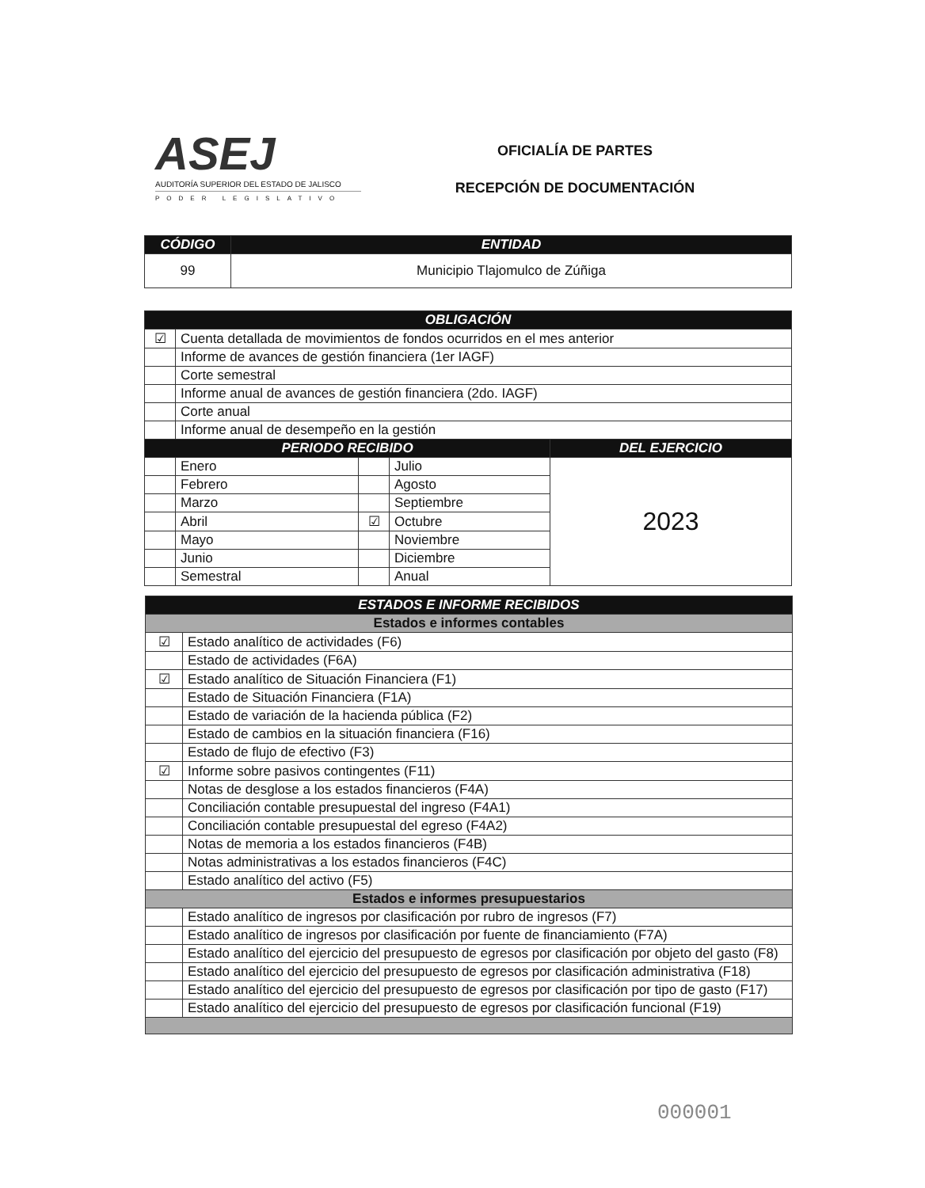ASEJ
AUDITORÍA SUPERIOR DEL ESTADO DE JALISCO
PODER LEGISLATIVO
OFICIALÍA DE PARTES
RECEPCIÓN DE DOCUMENTACIÓN
| CÓDIGO | ENTIDAD |
| --- | --- |
| 99 | Municipio Tlajomulco de Zúñiga |
| OBLIGACIÓN | | | | |
| --- | --- | --- | --- | --- |
| ☑ | Cuenta detallada de movimientos de fondos ocurridos en el mes anterior | | | |
| | Informe de avances de gestión financiera (1er IAGF) | | | |
| | Corte semestral | | | |
| | Informe anual de avances de gestión financiera (2do. IAGF) | | | |
| | Corte anual | | | |
| | Informe anual de desempeño en la gestión | | | |
| PERIODO RECIBIDO | | | | DEL EJERCICIO |
| | Enero | | Julio | 2023 |
| | Febrero | | Agosto | |
| | Marzo | | Septiembre | |
| | Abril | ☑ | Octubre | |
| | Mayo | | Noviembre | |
| | Junio | | Diciembre | |
| | Semestral | | Anual | |
| ESTADOS E INFORME RECIBIDOS | |
| --- | --- |
| Estados e informes contables | |
| ☑ | Estado analítico de actividades (F6) |
| | Estado de actividades (F6A) |
| ☑ | Estado analítico de Situación Financiera (F1) |
| | Estado de Situación Financiera (F1A) |
| | Estado de variación de la hacienda pública (F2) |
| | Estado de cambios en la situación financiera (F16) |
| | Estado de flujo de efectivo (F3) |
| ☑ | Informe sobre pasivos contingentes (F11) |
| | Notas de desglose a los estados financieros (F4A) |
| | Conciliación contable presupuestal del ingreso (F4A1) |
| | Conciliación contable presupuestal del egreso (F4A2) |
| | Notas de memoria a los estados financieros (F4B) |
| | Notas administrativas a los estados financieros (F4C) |
| | Estado analítico del activo (F5) |
| Estados e informes presupuestarios | |
| | Estado analítico de ingresos por clasificación por rubro de ingresos (F7) |
| | Estado analítico de ingresos por clasificación por fuente de financiamiento (F7A) |
| | Estado analítico del ejercicio del presupuesto de egresos por clasificación por objeto del gasto (F8) |
| | Estado analítico del ejercicio del presupuesto de egresos por clasificación administrativa (F18) |
| | Estado analítico del ejercicio del presupuesto de egresos por clasificación por tipo de gasto (F17) |
| | Estado analítico del ejercicio del presupuesto de egresos por clasificación funcional (F19) |
000001